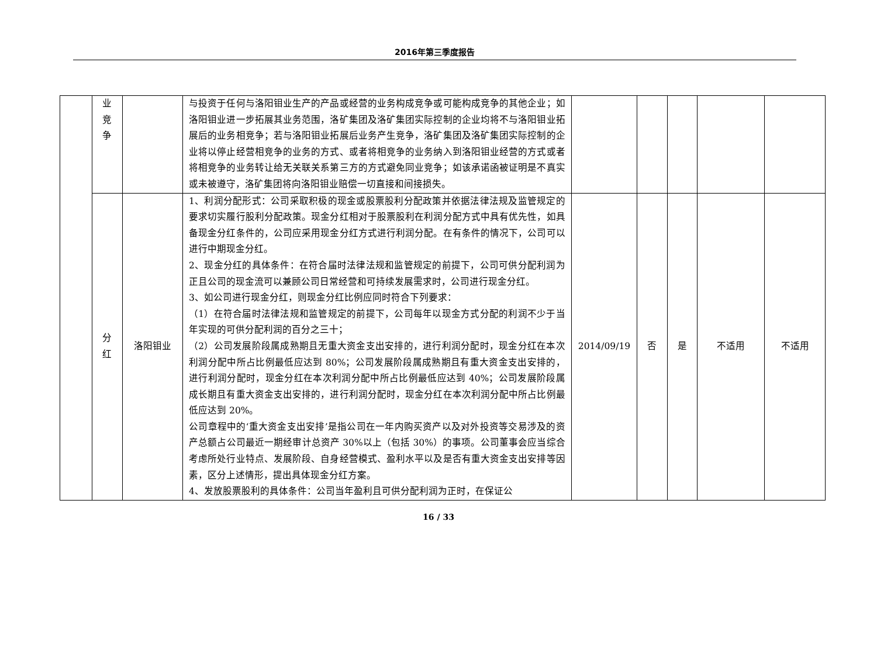2016年第三季度报告
| | 业 竞 争 | | 与投资于任何与洛阳钼业生产的产品或经营的业务构成竞争或可能构成竞争的其他企业；如洛阳钼业进一步拓展其业务范围，洛矿集团及洛矿集团实际控制的企业均将不与洛阳钼业拓展后的业务相竞争；若与洛阳钼业拓展后业务产生竞争，洛矿集团及洛矿集团实际控制的企业将以停止经营相竞争的业务的方式、或者将相竞争的业务纳入到洛阳钼业经营的方式或者将相竞争的业务转让给无关联关系第三方的方式避免同业竞争；如该承诺函被证明是不真实或未被遵守，洛矿集团将向洛阳钼业赔偿一切直接和间接损失。 | | | | | |
| | 分 红 | 洛阳钼业 | 1、利润分配形式：公司采取积极的现金或股票股利分配政策并依据法律法规及监管规定的要求切实履行股利分配政策。现金分红相对于股票股利在利润分配方式中具有优先性，如具备现金分红条件的，公司应采用现金分红方式进行利润分配。在有条件的情况下，公司可以进行中期现金分红。 2、现金分红的具体条件：在符合届时法律法规和监管规定的前提下，公司可供分配利润为正且公司的现金流可以兼顾公司日常经营和可持续发展需求时，公司进行现金分红。 3、如公司进行现金分红，则现金分红比例应同时符合下列要求： （1）在符合届时法律法规和监管规定的前提下，公司每年以现金方式分配的利润不少于当年实现的可供分配利润的百分之三十； （2）公司发展阶段属成熟期且无重大资金支出安排的，进行利润分配时，现金分红在本次利润分配中所占比例最低应达到 80%；公司发展阶段属成熟期且有重大资金支出安排的，进行利润分配时，现金分红在本次利润分配中所占比例最低应达到 40%；公司发展阶段属成长期且有重大资金支出安排的，进行利润分配时，现金分红在本次利润分配中所占比例最低应达到 20%。 公司章程中的‘重大资金支出安排’是指公司在一年内购买资产以及对外投资等交易涉及的资产总额占公司最近一期经审计总资产 30%以上（包括 30%）的事项。公司董事会应当综合考虑所处行业特点、发展阶段、自身经营模式、盈利水平以及是否有重大资金支出安排等因素，区分上述情形，提出具体现金分红方案。 4、发放股票股利的具体条件：公司当年盈利且可供分配利润为正时，在保证公 | 2014/09/19 | 否 | 是 | 不适用 | 不适用 |
16 / 33